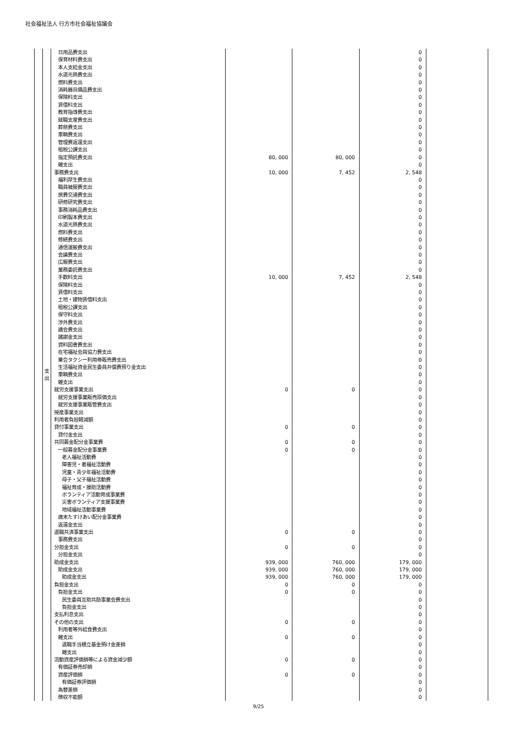社会福祉法人 行方市社会福祉協議会
| | 支 出 | 日用品費支出 | | | 0 | |
| | | 保育材料費支出 | | | 0 | |
| | | 本人支給金支出 | | | 0 | |
| | | 水道光熱費支出 | | | 0 | |
| | | 燃料費支出 | | | 0 | |
| | | 消耗器具備品費支出 | | | 0 | |
| | | 保険料支出 | | | 0 | |
| | | 賃借料支出 | | | 0 | |
| | | 教育指導費支出 | | | 0 | |
| | | 就職支度費支出 | | | 0 | |
| | | 葬祭費支出 | | | 0 | |
| | | 車輌費支出 | | | 0 | |
| | | 管理費返還支出 | | | 0 | |
| | | 租税公課支出 | | | 0 | |
| | | 指定預託費支出 | 80, 000 | 80, 000 | 0 | |
| | | 雑支出 | | | 0 | |
| | | 事務費支出 | 10, 000 | 7, 452 | 2, 548 | |
| | | 福利厚生費支出 | | | 0 | |
| | | 職員被服費支出 | | | 0 | |
| | | 旅費交通費支出 | | | 0 | |
| | | 研修研究費支出 | | | 0 | |
| | | 事務消耗品費支出 | | | 0 | |
| | | 印刷製本費支出 | | | 0 | |
| | | 水道光熱費支出 | | | 0 | |
| | | 燃料費支出 | | | 0 | |
| | | 修繕費支出 | | | 0 | |
| | | 通信運搬費支出 | | | 0 | |
| | | 会議費支出 | | | 0 | |
| | | 広報費支出 | | | 0 | |
| | | 業務委託費支出 | | | 0 | |
| | | 手数料支出 | 10, 000 | 7, 452 | 2, 548 | |
| | | 保険料支出 | | | 0 | |
| | | 賃借料支出 | | | 0 | |
| | | 土地・建物賃借料支出 | | | 0 | |
| | | 租税公課支出 | | | 0 | |
| | | 保守料支出 | | | 0 | |
| | | 渉外費支出 | | | 0 | |
| | | 諸会費支出 | | | 0 | |
| | | 諸謝金支出 | | | 0 | |
| | | 資料図書費支出 | | | 0 | |
| | | 在宅福祉会員協力費支出 | | | 0 | |
| | | 乗合タクシー利用券販売費支出 | | | 0 | |
| | | 生活福祉資金民生委員弁償費預り金支出 | | | 0 | |
| | | 車輌費支出 | | | 0 | |
| | | 雑支出 | | | 0 | |
| | | 就労支援事業支出 | 0 | 0 | 0 | |
| | | 就労支援事業販売原価支出 | | | 0 | |
| | | 就労支援事業販管費支出 | | | 0 | |
| | | 授産事業支出 | | | 0 | |
| | | 利用者負担軽減額 | | | 0 | |
| | | 貸付事業支出 | 0 | 0 | 0 | |
| | | 貸付金支出 | | | 0 | |
| | | 共同募金配分金事業費 | 0 | 0 | 0 | |
| | | 一般募金配分金事業費 | 0 | 0 | 0 | |
| | | 老人福祉活動費 | | | 0 | |
| | | 障害児・者福祉活動費 | | | 0 | |
| | | 児童・青少年福祉活動費 | | | 0 | |
| | | 母子・父子福祉活動費 | | | 0 | |
| | | 福祉育成・援助活動費 | | | 0 | |
| | | ボランティア活動育成事業費 | | | 0 | |
| | | 災害ボランティア支援事業費 | | | 0 | |
| | | 地域福祉活動事業費 | | | 0 | |
| | | 歳末たすけあい配分金事業費 | | | 0 | |
| | | 返還金支出 | | | 0 | |
| | | 退職共済事業支出 | 0 | 0 | 0 | |
| | | 事務費支出 | | | 0 | |
| | | 分担金支出 | 0 | 0 | 0 | |
| | | 分担金支出 | | | 0 | |
| | | 助成金支出 | 939, 000 | 760, 000 | 179, 000 | |
| | | 助成金支出 | 939, 000 | 760, 000 | 179, 000 | |
| | | 助成金支出 | 939, 000 | 760, 000 | 179, 000 | |
| | | 負担金支出 | 0 | 0 | 0 | |
| | | 負担金支出 | 0 | 0 | 0 | |
| | | 民生委員互助共励事業会費支出 | | | 0 | |
| | | 負担金支出 | | | 0 | |
| | | 支払利息支出 | | | 0 | |
| | | その他の支出 | 0 | 0 | 0 | |
| | | 利用者等外給食費支出 | | | 0 | |
| | | 雑支出 | 0 | 0 | 0 | |
| | | 退職手当積立基金預け金差損 | | | 0 | |
| | | 雑支出 | | | 0 | |
| | | 流動資産評価損等による資金減少額 | 0 | 0 | 0 | |
| | | 有価証券売却損 | | | 0 | |
| | | 資産評価損 | 0 | 0 | 0 | |
| | | 有価証券評価損 | | | 0 | |
| | | 為替差損 | | | 0 | |
| | | 徴収不能額 | | | 0 | |
9/25